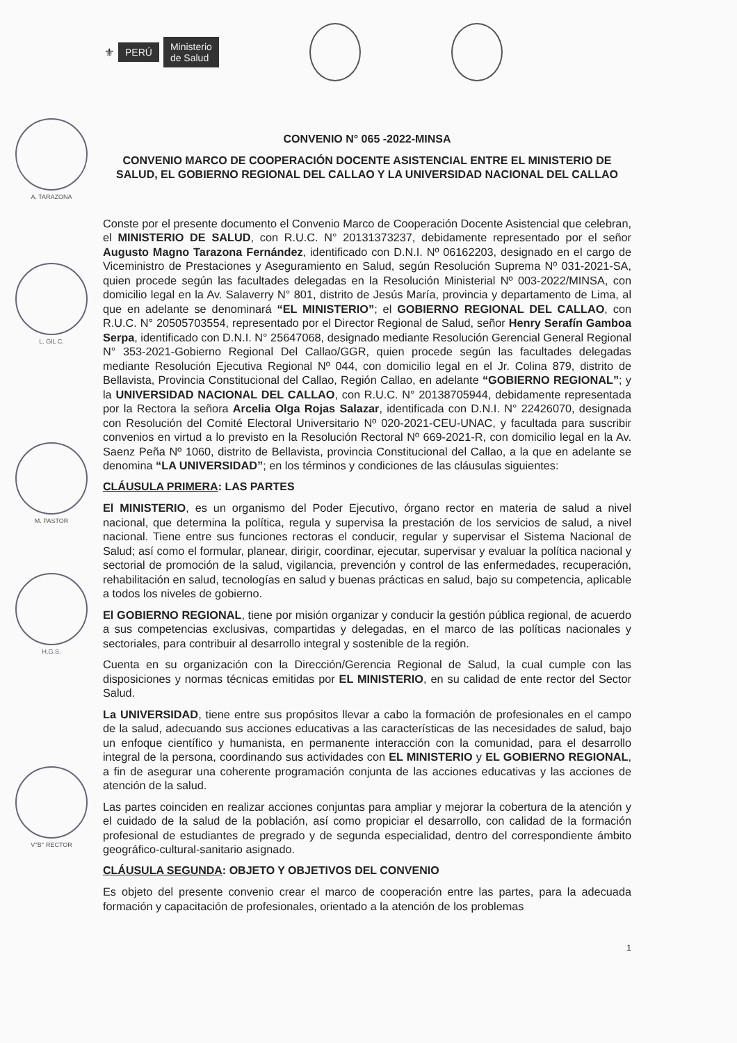⚜ PERÚ Ministerio
de Salud
A. TARAZONA
L. GIL C.
M. PASTOR
H.G.S.
V°B° RECTOR
CONVENIO N° 065 -2022-MINSA
CONVENIO MARCO DE COOPERACIÓN DOCENTE ASISTENCIAL ENTRE EL MINISTERIO DE SALUD, EL GOBIERNO REGIONAL DEL CALLAO Y LA UNIVERSIDAD NACIONAL DEL CALLAO
Conste por el presente documento el Convenio Marco de Cooperación Docente Asistencial que celebran, el MINISTERIO DE SALUD, con R.U.C. N° 20131373237, debidamente representado por el señor Augusto Magno Tarazona Fernández, identificado con D.N.I. Nº 06162203, designado en el cargo de Viceministro de Prestaciones y Aseguramiento en Salud, según Resolución Suprema Nº 031-2021-SA, quien procede según las facultades delegadas en la Resolución Ministerial Nº 003-2022/MINSA, con domicilio legal en la Av. Salaverry N° 801, distrito de Jesús María, provincia y departamento de Lima, al que en adelante se denominará “EL MINISTERIO”; el GOBIERNO REGIONAL DEL CALLAO, con R.U.C. N° 20505703554, representado por el Director Regional de Salud, señor Henry Serafín Gamboa Serpa, identificado con D.N.I. N° 25647068, designado mediante Resolución Gerencial General Regional N° 353-2021-Gobierno Regional Del Callao/GGR, quien procede según las facultades delegadas mediante Resolución Ejecutiva Regional Nº 044, con domicilio legal en el Jr. Colina 879, distrito de Bellavista, Provincia Constitucional del Callao, Región Callao, en adelante “GOBIERNO REGIONAL”; y la UNIVERSIDAD NACIONAL DEL CALLAO, con R.U.C. N° 20138705944, debidamente representada por la Rectora la señora Arcelia Olga Rojas Salazar, identificada con D.N.I. N° 22426070, designada con Resolución del Comité Electoral Universitario Nº 020-2021-CEU-UNAC, y facultada para suscribir convenios en virtud a lo previsto en la Resolución Rectoral Nº 669-2021-R, con domicilio legal en la Av. Saenz Peña Nº 1060, distrito de Bellavista, provincia Constitucional del Callao, a la que en adelante se denomina “LA UNIVERSIDAD”; en los términos y condiciones de las cláusulas siguientes:
CLÁUSULA PRIMERA: LAS PARTES
El MINISTERIO, es un organismo del Poder Ejecutivo, órgano rector en materia de salud a nivel nacional, que determina la política, regula y supervisa la prestación de los servicios de salud, a nivel nacional. Tiene entre sus funciones rectoras el conducir, regular y supervisar el Sistema Nacional de Salud; así como el formular, planear, dirigir, coordinar, ejecutar, supervisar y evaluar la política nacional y sectorial de promoción de la salud, vigilancia, prevención y control de las enfermedades, recuperación, rehabilitación en salud, tecnologías en salud y buenas prácticas en salud, bajo su competencia, aplicable a todos los niveles de gobierno.
El GOBIERNO REGIONAL, tiene por misión organizar y conducir la gestión pública regional, de acuerdo a sus competencias exclusivas, compartidas y delegadas, en el marco de las políticas nacionales y sectoriales, para contribuir al desarrollo integral y sostenible de la región.
Cuenta en su organización con la Dirección/Gerencia Regional de Salud, la cual cumple con las disposiciones y normas técnicas emitidas por EL MINISTERIO, en su calidad de ente rector del Sector Salud.
La UNIVERSIDAD, tiene entre sus propósitos llevar a cabo la formación de profesionales en el campo de la salud, adecuando sus acciones educativas a las características de las necesidades de salud, bajo un enfoque científico y humanista, en permanente interacción con la comunidad, para el desarrollo integral de la persona, coordinando sus actividades con EL MINISTERIO y EL GOBIERNO REGIONAL, a fin de asegurar una coherente programación conjunta de las acciones educativas y las acciones de atención de la salud.
Las partes coinciden en realizar acciones conjuntas para ampliar y mejorar la cobertura de la atención y el cuidado de la salud de la población, así como propiciar el desarrollo, con calidad de la formación profesional de estudiantes de pregrado y de segunda especialidad, dentro del correspondiente ámbito geográfico-cultural-sanitario asignado.
CLÁUSULA SEGUNDA: OBJETO Y OBJETIVOS DEL CONVENIO
Es objeto del presente convenio crear el marco de cooperación entre las partes, para la adecuada formación y capacitación de profesionales, orientado a la atención de los problemas
1